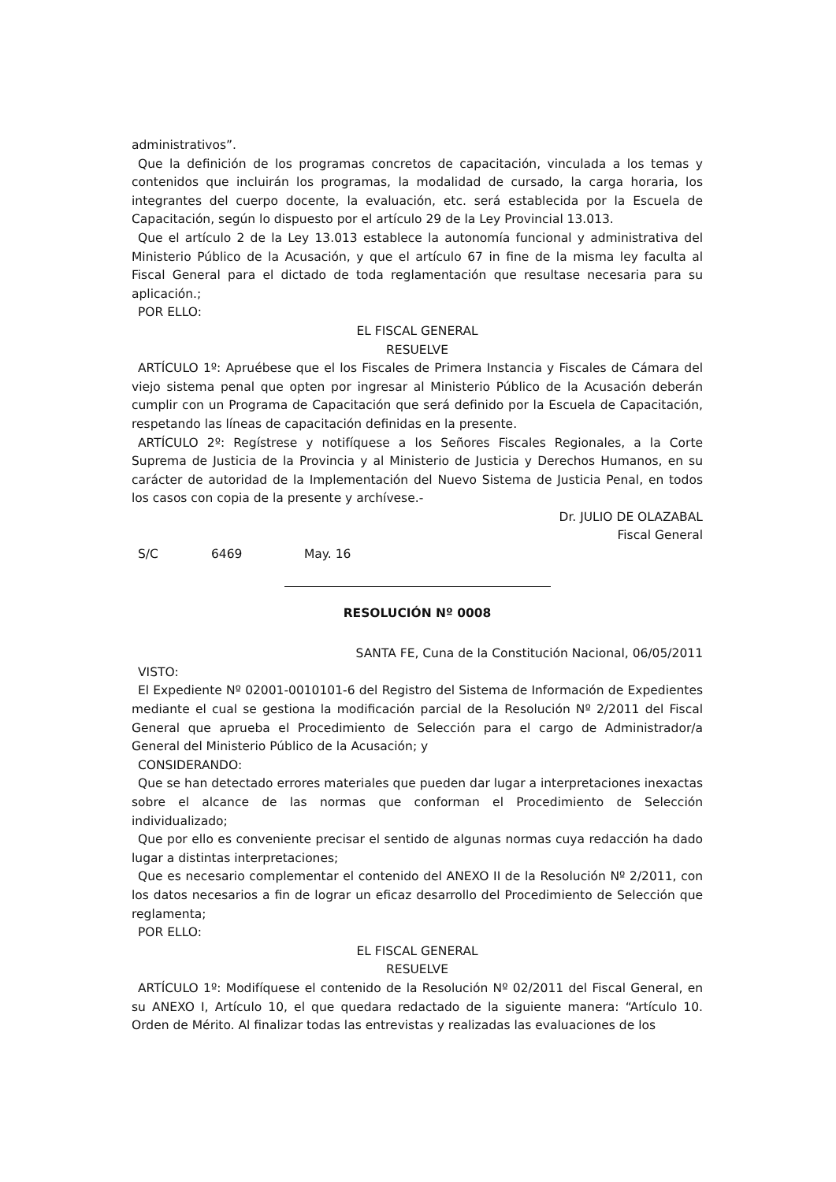administrativos”.
Que la definición de los programas concretos de capacitación, vinculada a los temas y contenidos que incluirán los programas, la modalidad de cursado, la carga horaria, los integrantes del cuerpo docente, la evaluación, etc. será establecida por la Escuela de Capacitación, según lo dispuesto por el artículo 29 de la Ley Provincial 13.013.
Que el artículo 2 de la Ley 13.013 establece la autonomía funcional y administrativa del Ministerio Público de la Acusación, y que el artículo 67 in fine de la misma ley faculta al Fiscal General para el dictado de toda reglamentación que resultase necesaria para su aplicación.;
POR ELLO:
EL FISCAL GENERAL
RESUELVE
ARTÍCULO 1º: Apruébese que el los Fiscales de Primera Instancia y Fiscales de Cámara del viejo sistema penal que opten por ingresar al Ministerio Público de la Acusación deberán cumplir con un Programa de Capacitación que será definido por la Escuela de Capacitación, respetando las líneas de capacitación definidas en la presente.
ARTÍCULO 2º: Regístrese y notifíquese a los Señores Fiscales Regionales, a la Corte Suprema de Justicia de la Provincia y al Ministerio de Justicia y Derechos Humanos, en su carácter de autoridad de la Implementación del Nuevo Sistema de Justicia Penal, en todos los casos con copia de la presente y archívese.-
Dr. JULIO DE OLAZABAL
Fiscal General
S/C 6469 May. 16
RESOLUCIÓN Nº 0008
SANTA FE, Cuna de la Constitución Nacional, 06/05/2011
VISTO:
El Expediente Nº 02001-0010101-6 del Registro del Sistema de Información de Expedientes mediante el cual se gestiona la modificación parcial de la Resolución Nº 2/2011 del Fiscal General que aprueba el Procedimiento de Selección para el cargo de Administrador/a General del Ministerio Público de la Acusación; y
CONSIDERANDO:
Que se han detectado errores materiales que pueden dar lugar a interpretaciones inexactas sobre el alcance de las normas que conforman el Procedimiento de Selección individualizado;
Que por ello es conveniente precisar el sentido de algunas normas cuya redacción ha dado lugar a distintas interpretaciones;
Que es necesario complementar el contenido del ANEXO II de la Resolución Nº 2/2011, con los datos necesarios a fin de lograr un eficaz desarrollo del Procedimiento de Selección que reglamenta;
POR ELLO:
EL FISCAL GENERAL
RESUELVE
ARTÍCULO 1º: Modifíquese el contenido de la Resolución Nº 02/2011 del Fiscal General, en su ANEXO I, Artículo 10, el que quedara redactado de la siguiente manera: “Artículo 10. Orden de Mérito. Al finalizar todas las entrevistas y realizadas las evaluaciones de los